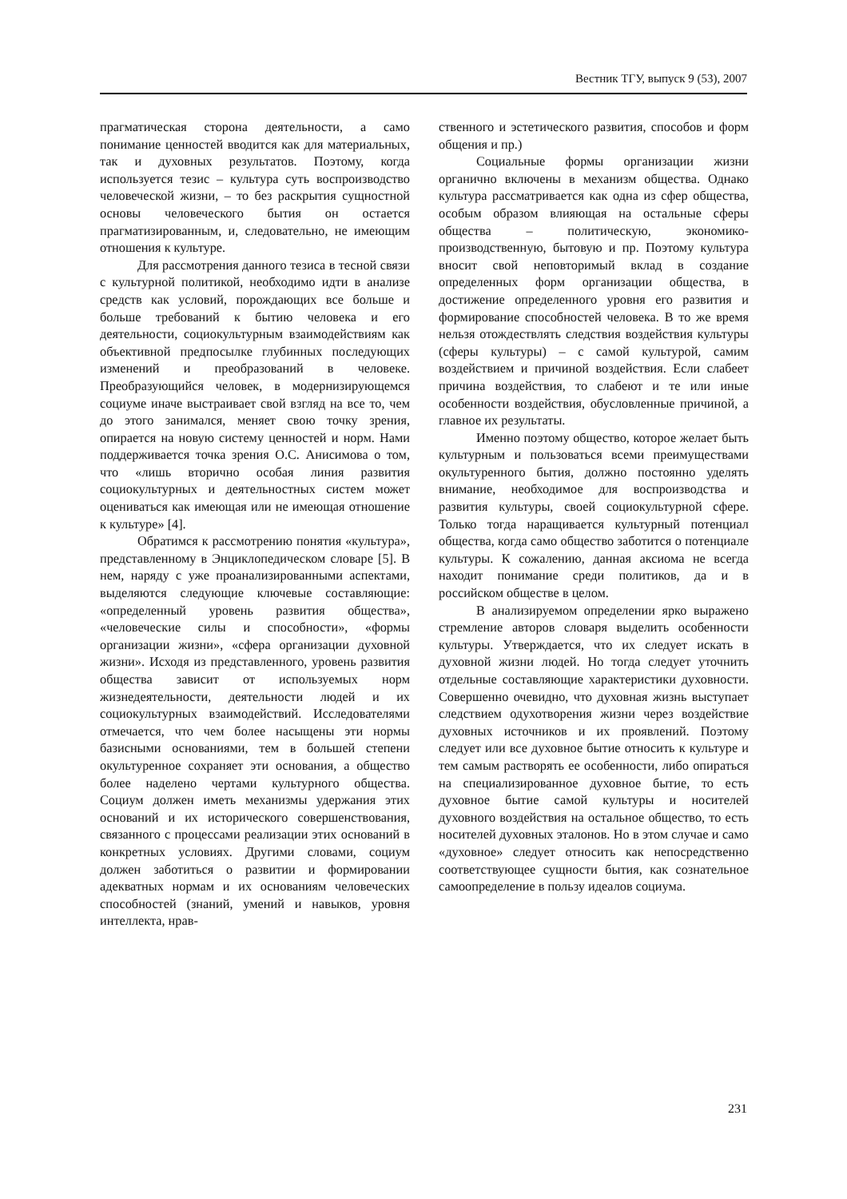Вестник ТГУ, выпуск 9 (53), 2007
прагматическая сторона деятельности, а само понимание ценностей вводится как для материальных, так и духовных результатов. Поэтому, когда используется тезис – культура суть воспроизводство человеческой жизни, – то без раскрытия сущностной основы человеческого бытия он остается прагматизированным, и, следовательно, не имеющим отношения к культуре.
Для рассмотрения данного тезиса в тесной связи с культурной политикой, необходимо идти в анализе средств как условий, порождающих все больше и больше требований к бытию человека и его деятельности, социокультурным взаимодействиям как объективной предпосылке глубинных последующих изменений и преобразований в человеке. Преобразующийся человек, в модернизирующемся социуме иначе выстраивает свой взгляд на все то, чем до этого занимался, меняет свою точку зрения, опирается на новую систему ценностей и норм. Нами поддерживается точка зрения О.С. Анисимова о том, что «лишь вторично особая линия развития социокультурных и деятельностных систем может оцениваться как имеющая или не имеющая отношение к культуре» [4].
Обратимся к рассмотрению понятия «культура», представленному в Энциклопедическом словаре [5]. В нем, наряду с уже проанализированными аспектами, выделяются следующие ключевые составляющие: «определенный уровень развития общества», «человеческие силы и способности», «формы организации жизни», «сфера организации духовной жизни». Исходя из представленного, уровень развития общества зависит от используемых норм жизнедеятельности, деятельности людей и их социокультурных взаимодействий. Исследователями отмечается, что чем более насыщены эти нормы базисными основаниями, тем в большей степени окультуренное сохраняет эти основания, а общество более наделено чертами культурного общества. Социум должен иметь механизмы удержания этих оснований и их исторического совершенствования, связанного с процессами реализации этих оснований в конкретных условиях. Другими словами, социум должен заботиться о развитии и формировании адекватных нормам и их основаниям человеческих способностей (знаний, умений и навыков, уровня интеллекта, нрав-
ственного и эстетического развития, способов и форм общения и пр.)
Социальные формы организации жизни органично включены в механизм общества. Однако культура рассматривается как одна из сфер общества, особым образом влияющая на остальные сферы общества – политическую, экономико-производственную, бытовую и пр. Поэтому культура вносит свой неповторимый вклад в создание определенных форм организации общества, в достижение определенного уровня его развития и формирование способностей человека. В то же время нельзя отождествлять следствия воздействия культуры (сферы культуры) – с самой культурой, самим воздействием и причиной воздействия. Если слабеет причина воздействия, то слабеют и те или иные особенности воздействия, обусловленные причиной, а главное их результаты.
Именно поэтому общество, которое желает быть культурным и пользоваться всеми преимуществами окультуренного бытия, должно постоянно уделять внимание, необходимое для воспроизводства и развития культуры, своей социокультурной сфере. Только тогда наращивается культурный потенциал общества, когда само общество заботится о потенциале культуры. К сожалению, данная аксиома не всегда находит понимание среди политиков, да и в российском обществе в целом.
В анализируемом определении ярко выражено стремление авторов словаря выделить особенности культуры. Утверждается, что их следует искать в духовной жизни людей. Но тогда следует уточнить отдельные составляющие характеристики духовности. Совершенно очевидно, что духовная жизнь выступает следствием одухотворения жизни через воздействие духовных источников и их проявлений. Поэтому следует или все духовное бытие относить к культуре и тем самым растворять ее особенности, либо опираться на специализированное духовное бытие, то есть духовное бытие самой культуры и носителей духовного воздействия на остальное общество, то есть носителей духовных эталонов. Но в этом случае и само «духовное» следует относить как непосредственно соответствующее сущности бытия, как сознательное самоопределение в пользу идеалов социума.
231